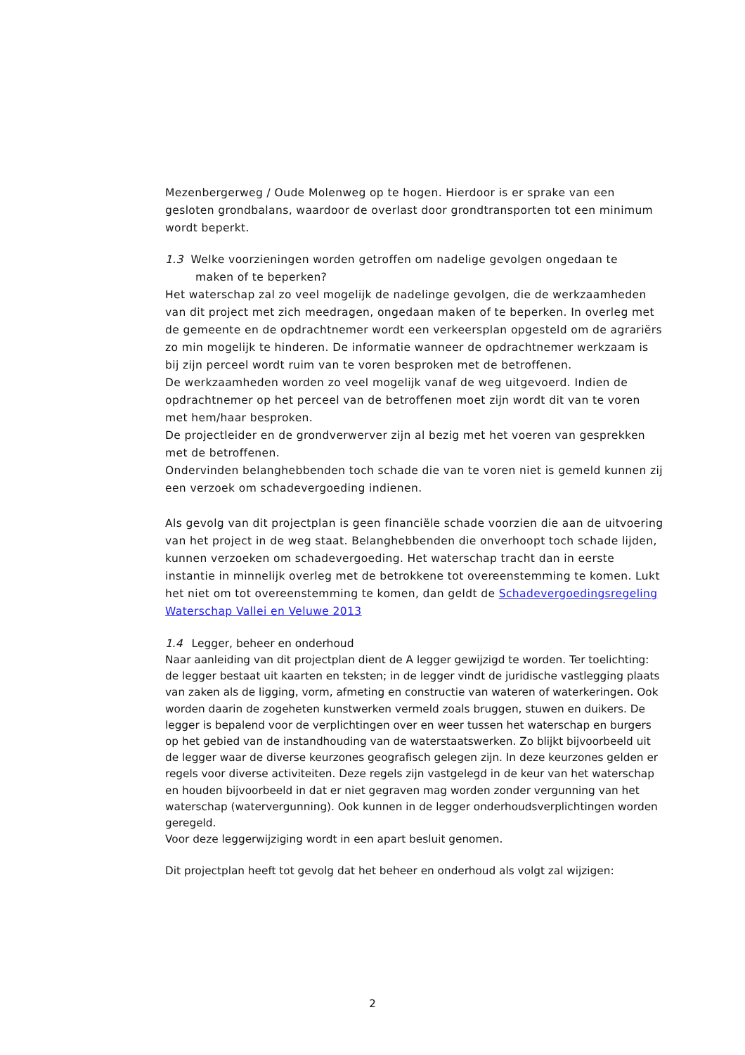Mezenbergerweg / Oude Molenweg op te hogen. Hierdoor is er sprake van een gesloten grondbalans, waardoor de overlast door grondtransporten tot een minimum wordt beperkt.
1.3 Welke voorzieningen worden getroffen om nadelige gevolgen ongedaan te
maken of te beperken?
Het waterschap zal zo veel mogelijk de nadelinge gevolgen, die de werkzaamheden van dit project met zich meedragen, ongedaan maken of te beperken. In overleg met de gemeente en de opdrachtnemer wordt een verkeersplan opgesteld om de agrariërs zo min mogelijk te hinderen. De informatie wanneer de opdrachtnemer werkzaam is bij zijn perceel wordt ruim van te voren besproken met de betroffenen.
De werkzaamheden worden zo veel mogelijk vanaf de weg uitgevoerd. Indien de opdrachtnemer op het perceel van de betroffenen moet zijn wordt dit van te voren met hem/haar besproken.
De projectleider en de grondverwerver zijn al bezig met het voeren van gesprekken met de betroffenen.
Ondervinden belanghebbenden toch schade die van te voren niet is gemeld kunnen zij een verzoek om schadevergoeding indienen.
Als gevolg van dit projectplan is geen financiële schade voorzien die aan de uitvoering van het project in de weg staat. Belanghebbenden die onverhoopt toch schade lijden, kunnen verzoeken om schadevergoeding. Het waterschap tracht dan in eerste instantie in minnelijk overleg met de betrokkene tot overeenstemming te komen. Lukt het niet om tot overeenstemming te komen, dan geldt de Schadevergoedingsregeling Waterschap Vallei en Veluwe 2013
1.4 Legger, beheer en onderhoud
Naar aanleiding van dit projectplan dient de A legger gewijzigd te worden. Ter toelichting: de legger bestaat uit kaarten en teksten; in de legger vindt de juridische vastlegging plaats van zaken als de ligging, vorm, afmeting en constructie van wateren of waterkeringen. Ook worden daarin de zogeheten kunstwerken vermeld zoals bruggen, stuwen en duikers. De legger is bepalend voor de verplichtingen over en weer tussen het waterschap en burgers op het gebied van de instandhouding van de waterstaatswerken. Zo blijkt bijvoorbeeld uit de legger waar de diverse keurzones geografisch gelegen zijn. In deze keurzones gelden er regels voor diverse activiteiten. Deze regels zijn vastgelegd in de keur van het waterschap en houden bijvoorbeeld in dat er niet gegraven mag worden zonder vergunning van het waterschap (watervergunning). Ook kunnen in de legger onderhoudsverplichtingen worden geregeld.
Voor deze leggerwijziging wordt in een apart besluit genomen.
Dit projectplan heeft tot gevolg dat het beheer en onderhoud als volgt zal wijzigen:
2